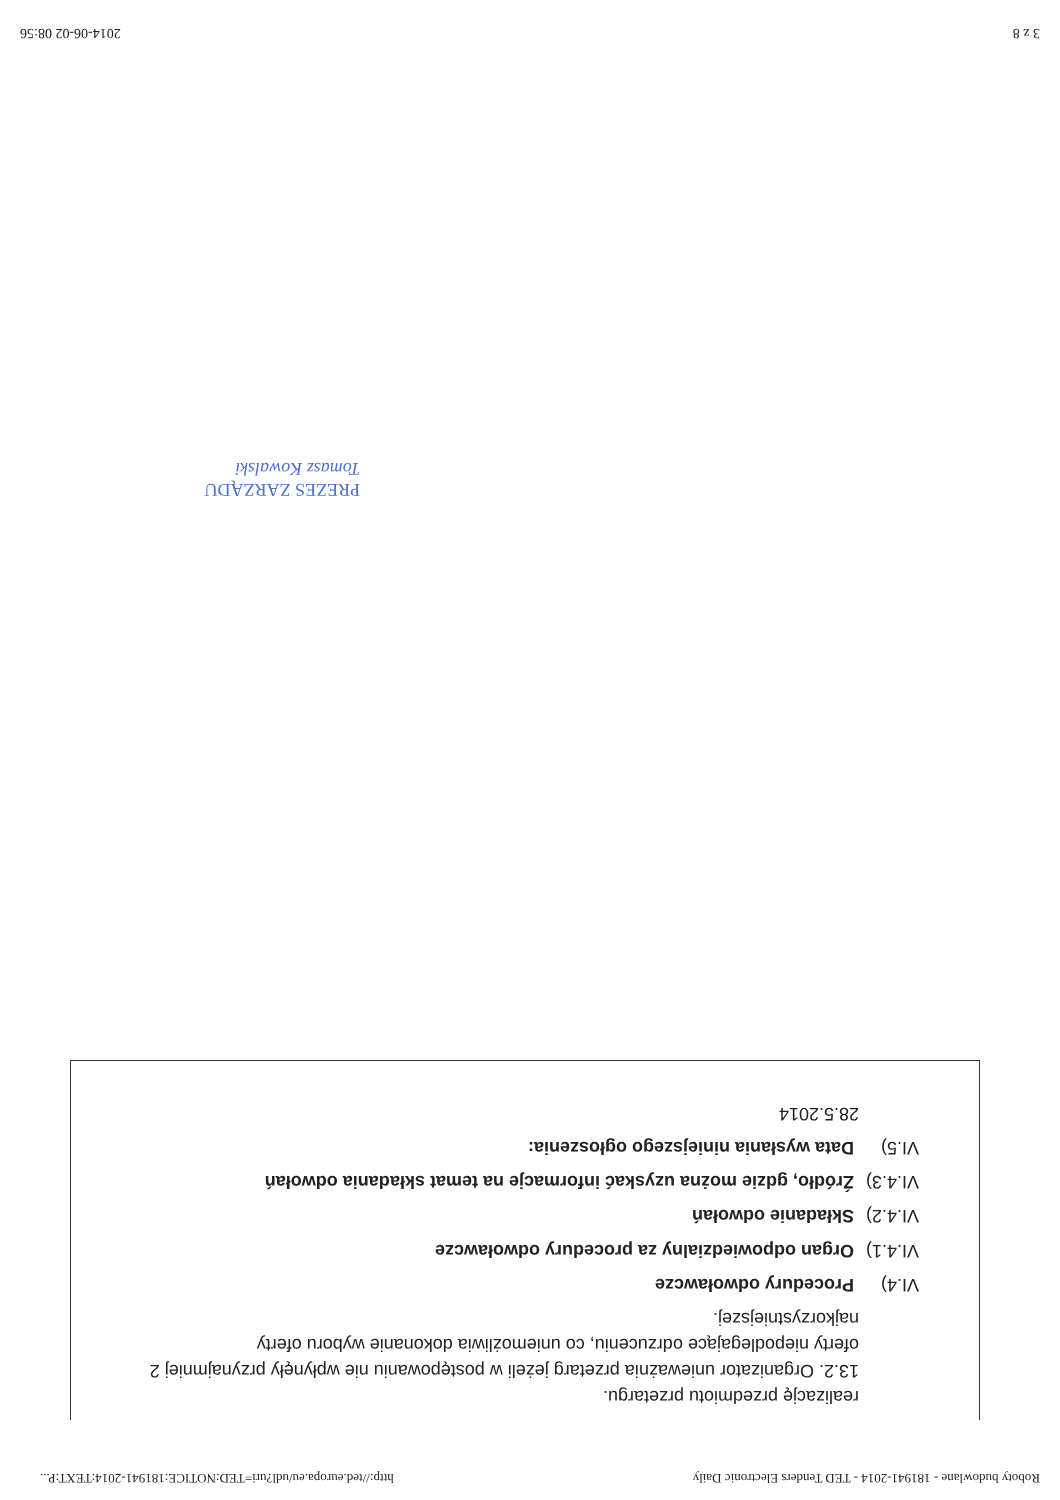Roboty budowlane - 181941-2014 - TED Tenders Electronic Daily http://ted.europa.eu/udl?uri=TED:NOTICE:181941-2014:TEXT:P...
realizację przedmiotu przetargu.
13.2. Organizator unieważnia przetarg jeżeli w postępowaniu nie wpłynęły przynajmniej 2 oferty niepodlegające odrzuceniu, co uniemożliwia dokonanie wyboru oferty najkorzystniejszej.
VI.4) Procedury odwoławcze
VI.4.1) Organ odpowiedzialny za procedury odwoławcze
VI.4.2) Składanie odwołań
VI.4.3) Źródło, gdzie można uzyskać informacje na temat składania odwołań
VI.5) Data wysłania niniejszego ogłoszenia:
28.5.2014
PREZES ZARZĄDU
Tomasz Kowalski
3 z 8 2014-06-02 08:56